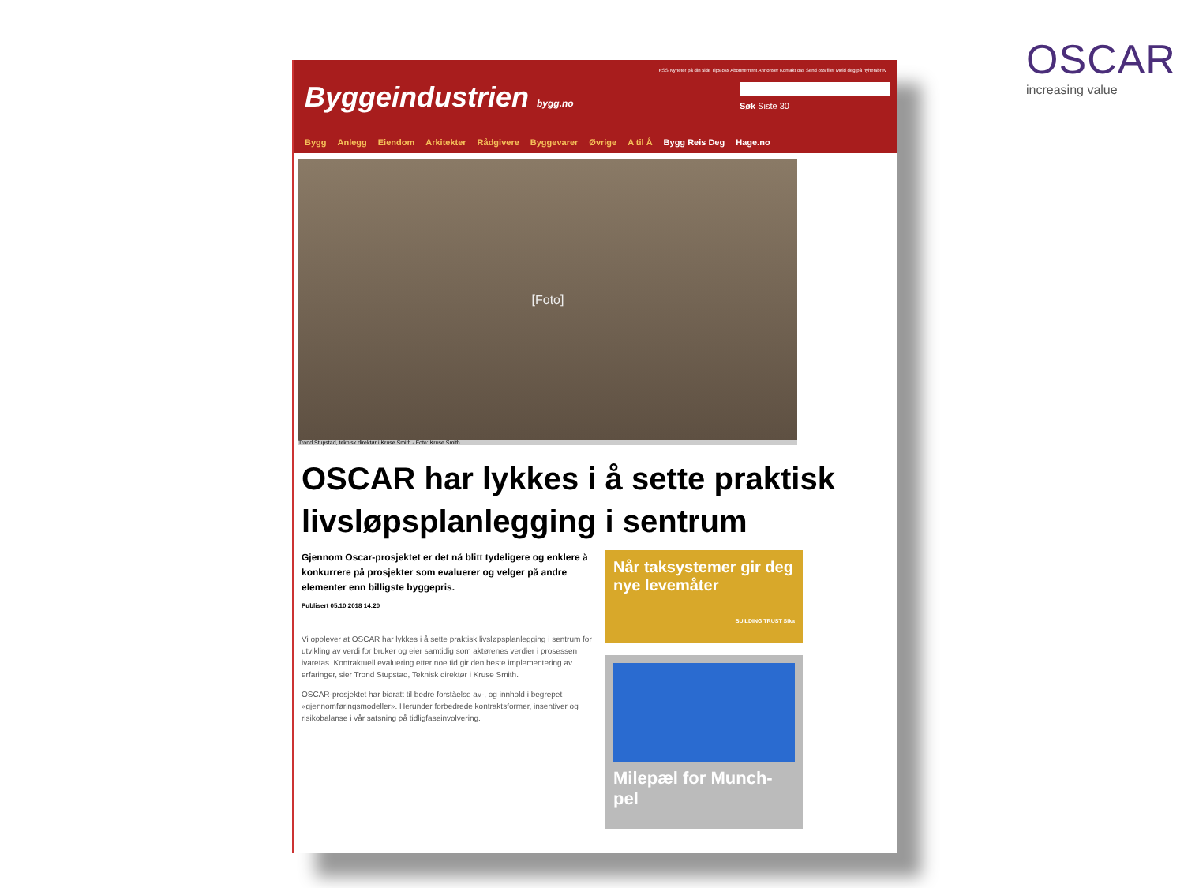OSCAR
increasing value
RSS Nyheter på din side Tips oss Abonnement Annonser Kontakt oss Send oss filer Meld deg på nyhetsbrev
Byggeindustrien bygg.no
Søk Siste 30
Bygg Anlegg Eiendom Arkitekter Rådgivere Byggevarer Øvrige A til Å Bygg Reis Deg Hage.no
[Foto]
Trond Stupstad, teknisk direktør i Kruse Smith - Foto: Kruse Smith
OSCAR har lykkes i å sette praktisk livsløpsplanlegging i sentrum
Gjennom Oscar-prosjektet er det nå blitt tydeligere og enklere å konkurrere på prosjekter som evaluerer og velger på andre elementer enn billigste byggepris.
Publisert 05.10.2018 14:20
Vi opplever at OSCAR har lykkes i å sette praktisk livsløpsplanlegging i sentrum for utvikling av verdi for bruker og eier samtidig som aktørenes verdier i prosessen ivaretas. Kontraktuell evaluering etter noe tid gir den beste implementering av erfaringer, sier Trond Stupstad, Teknisk direktør i Kruse Smith.
OSCAR-prosjektet har bidratt til bedre forståelse av-, og innhold i begrepet «gjennomføringsmodeller». Herunder forbedrede kontraktsformer, insentiver og risikobalanse i vår satsning på tidligfaseinvolvering.
Når taksystemer gir deg nye levemåter
BUILDING TRUST Sika
Milepæl for Munch-pel